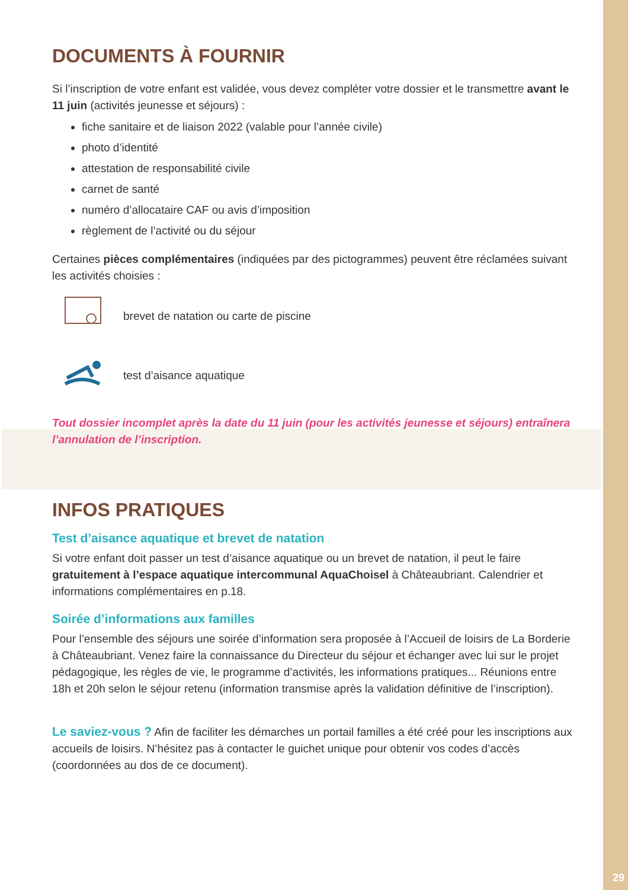DOCUMENTS À FOURNIR
Si l’inscription de votre enfant est validée, vous devez compléter votre dossier et le transmettre avant le 11 juin (activités jeunesse et séjours) :
fiche sanitaire et de liaison 2022 (valable pour l’année civile)
photo d’identité
attestation de responsabilité civile
carnet de santé
numéro d’allocataire CAF ou avis d’imposition
règlement de l’activité ou du séjour
Certaines pièces complémentaires (indiquées par des pictogrammes) peuvent être réclamées suivant les activités choisies :
brevet de natation ou carte de piscine
test d’aisance aquatique
Tout dossier incomplet après la date du 11 juin (pour les activités jeunesse et séjours) entraînera l’annulation de l’inscription.
INFOS PRATIQUES
Test d’aisance aquatique et brevet de natation
Si votre enfant doit passer un test d’aisance aquatique ou un brevet de natation, il peut le faire gratuitement à l’espace aquatique intercommunal AquaChoisel à Châteaubriant. Calendrier et informations complémentaires en p.18.
Soirée d’informations aux familles
Pour l’ensemble des séjours une soirée d’information sera proposée à l’Accueil de loisirs de La Borderie à Châteaubriant. Venez faire la connaissance du Directeur du séjour et échanger avec lui sur le projet pédagogique, les règles de vie, le programme d’activités, les informations pratiques... Réunions entre 18h et 20h selon le séjour retenu (information transmise après la validation définitive de l’inscription).
Le saviez-vous ? Afin de faciliter les démarches un portail familles a été créé pour les inscriptions aux accueils de loisirs. N’hésitez pas à contacter le guichet unique pour obtenir vos codes d’accès (coordonnées au dos de ce document).
29